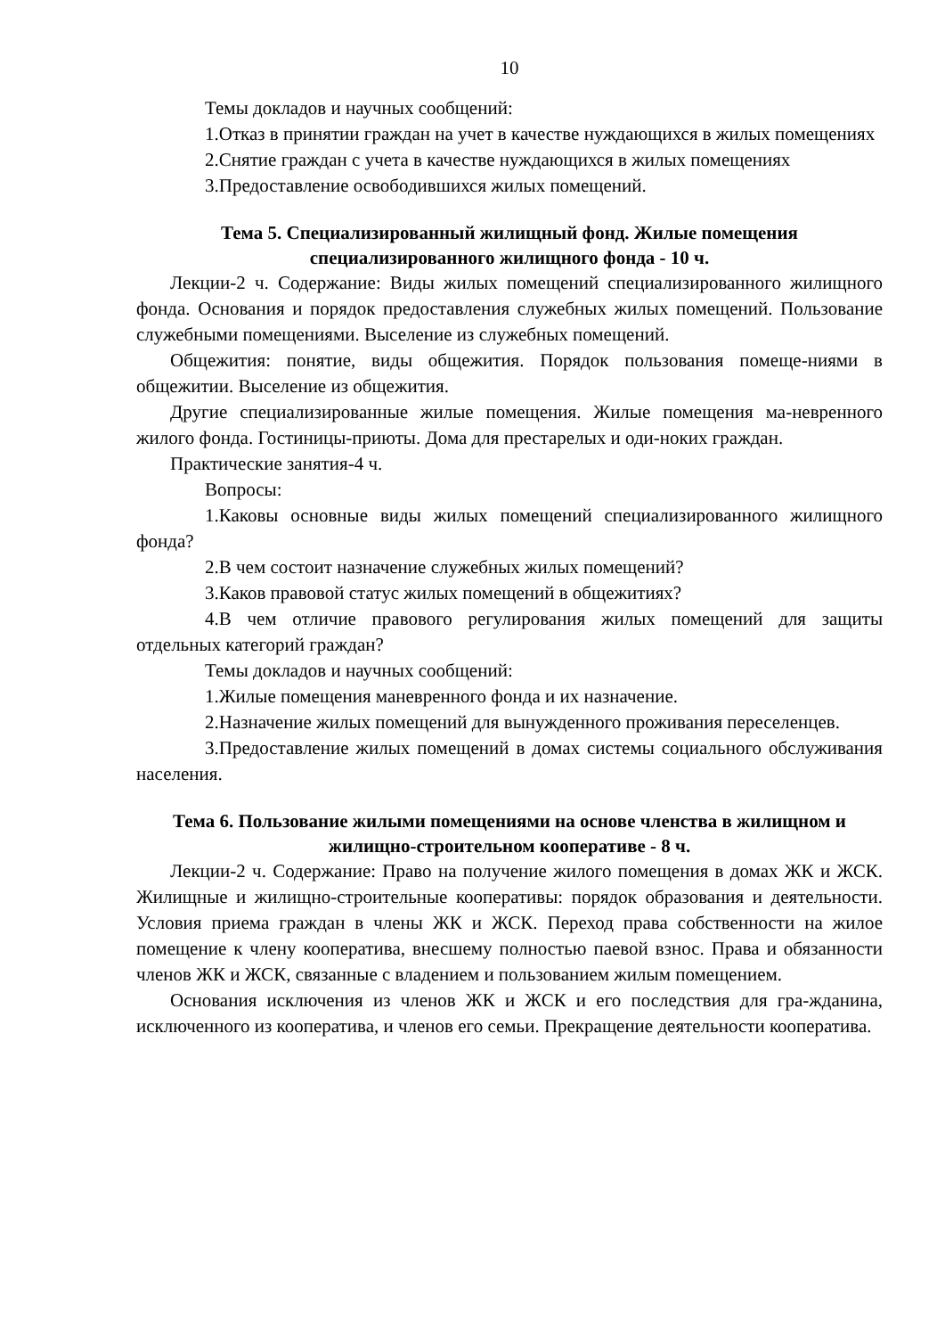10
Темы докладов и научных сообщений:
1.Отказ в принятии граждан на учет в качестве нуждающихся в жилых помещениях
2.Снятие граждан с учета в качестве нуждающихся в жилых помещениях
3.Предоставление освободившихся жилых помещений.
Тема 5. Специализированный жилищный фонд. Жилые помещения специализированного жилищного фонда - 10 ч.
Лекции-2 ч. Содержание: Виды жилых помещений специализированного жилищного фонда. Основания и порядок предоставления служебных жилых помещений. Пользование служебными помещениями. Выселение из служебных помещений.
Общежития: понятие, виды общежития. Порядок пользования помеще-ниями в общежитии. Выселение из общежития.
Другие специализированные жилые помещения. Жилые помещения ма-невренного жилого фонда. Гостиницы-приюты. Дома для престарелых и оди-ноких граждан.
Практические занятия-4 ч.
Вопросы:
1.Каковы основные виды жилых помещений специализированного жилищного фонда?
2.В чем состоит назначение служебных жилых помещений?
3.Каков правовой статус жилых помещений в общежитиях?
4.В чем отличие правового регулирования жилых помещений для защиты отдельных категорий граждан?
Темы докладов и научных сообщений:
1.Жилые помещения маневренного фонда и их назначение.
2.Назначение жилых помещений для вынужденного проживания переселенцев.
3.Предоставление жилых помещений в домах системы социального обслуживания населения.
Тема 6. Пользование жилыми помещениями на основе членства в жилищном и жилищно-строительном кооперативе - 8 ч.
Лекции-2 ч. Содержание: Право на получение жилого помещения в домах ЖК и ЖСК. Жилищные и жилищно-строительные кооперативы: порядок образования и деятельности. Условия приема граждан в члены ЖК и ЖСК. Переход права собственности на жилое помещение к члену кооператива, внесшему полностью паевой взнос. Права и обязанности членов ЖК и ЖСК, связанные с владением и пользованием жилым помещением.
Основания исключения из членов ЖК и ЖСК и его последствия для гра-жданина, исключенного из кооператива, и членов его семьи. Прекращение деятельности кооператива.